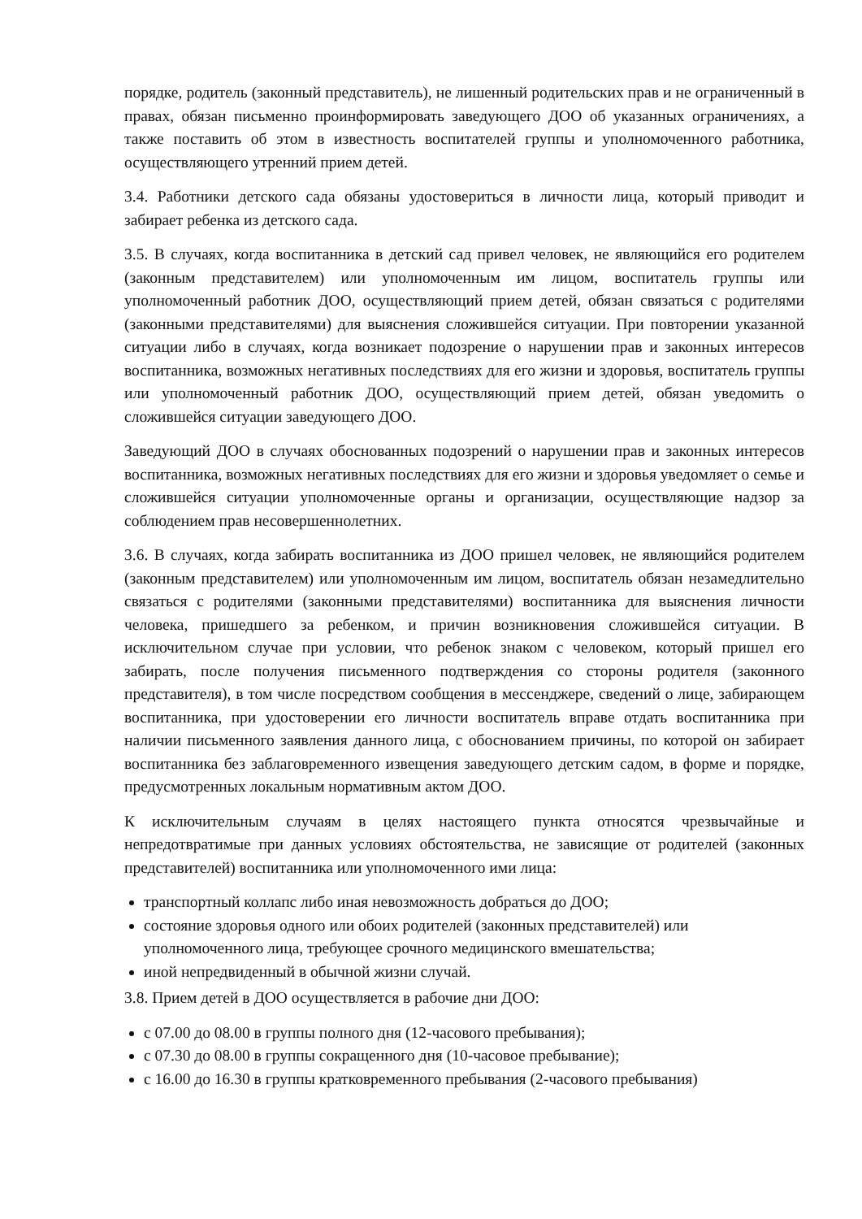порядке, родитель (законный представитель), не лишенный родительских прав и не ограниченный в правах, обязан письменно проинформировать заведующего ДОО об указанных ограничениях, а также поставить об этом в известность воспитателей группы и уполномоченного работника, осуществляющего утренний прием детей.
3.4. Работники детского сада обязаны удостовериться в личности лица, который приводит и забирает ребенка из детского сада.
3.5. В случаях, когда воспитанника в детский сад привел человек, не являющийся его родителем (законным представителем) или уполномоченным им лицом, воспитатель группы или уполномоченный работник ДОО, осуществляющий прием детей, обязан связаться с родителями (законными представителями) для выяснения сложившейся ситуации. При повторении указанной ситуации либо в случаях, когда возникает подозрение о нарушении прав и законных интересов воспитанника, возможных негативных последствиях для его жизни и здоровья, воспитатель группы или уполномоченный работник ДОО, осуществляющий прием детей, обязан уведомить о сложившейся ситуации заведующего ДОО.
Заведующий ДОО в случаях обоснованных подозрений о нарушении прав и законных интересов воспитанника, возможных негативных последствиях для его жизни и здоровья уведомляет о семье и сложившейся ситуации уполномоченные органы и организации, осуществляющие надзор за соблюдением прав несовершеннолетних.
3.6. В случаях, когда забирать воспитанника из ДОО пришел человек, не являющийся родителем (законным представителем) или уполномоченным им лицом, воспитатель обязан незамедлительно связаться с родителями (законными представителями) воспитанника для выяснения личности человека, пришедшего за ребенком, и причин возникновения сложившейся ситуации. В исключительном случае при условии, что ребенок знаком с человеком, который пришел его забирать, после получения письменного подтверждения со стороны родителя (законного представителя), в том числе посредством сообщения в мессенджере, сведений о лице, забирающем воспитанника, при удостоверении его личности воспитатель вправе отдать воспитанника при наличии письменного заявления данного лица, с обоснованием причины, по которой он забирает воспитанника без заблаговременного извещения заведующего детским садом, в форме и порядке, предусмотренных локальным нормативным актом ДОО.
К исключительным случаям в целях настоящего пункта относятся чрезвычайные и непредотвратимые при данных условиях обстоятельства, не зависящие от родителей (законных представителей) воспитанника или уполномоченного ими лица:
транспортный коллапс либо иная невозможность добраться до ДОО;
состояние здоровья одного или обоих родителей (законных представителей) или уполномоченного лица, требующее срочного медицинского вмешательства;
иной непредвиденный в обычной жизни случай.
3.8. Прием детей в ДОО осуществляется в рабочие дни ДОО:
с 07.00 до 08.00 в группы полного дня (12-часового пребывания);
с 07.30 до 08.00 в группы сокращенного дня (10-часовое пребывание);
с 16.00 до 16.30 в группы кратковременного пребывания (2-часового пребывания)